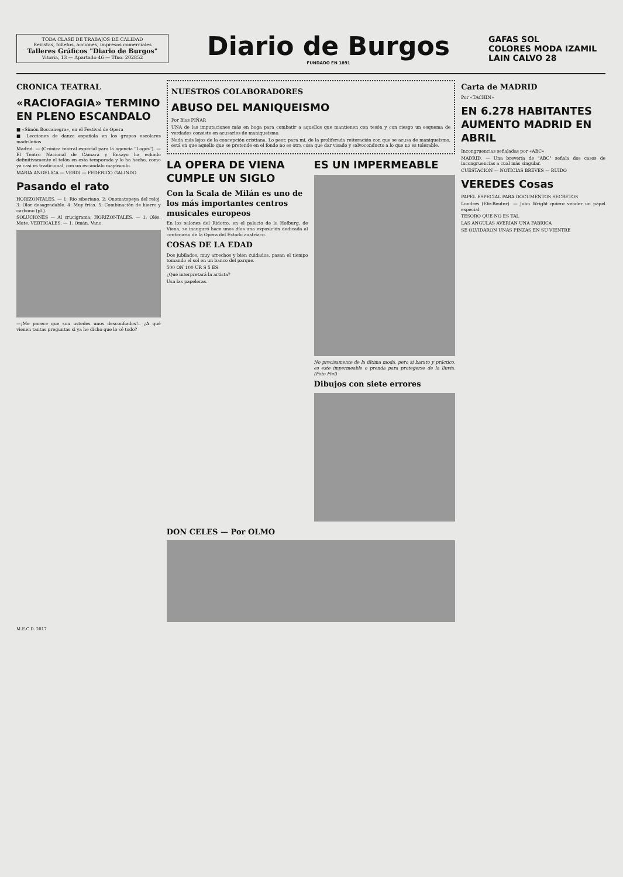TODA CLASE DE TRABAJOS DE CALIDAD
Revistas, folletos, acciones, impresos comerciales
Talleres Gráficos "Diario de Burgos"
Vitoria, 13 — Apartado 46 — Tfno. 202852
Diario de Burgos
FUNDADO EN 1891
GAFAS SOL
COLORES MODA IZAMIL
LAIN CALVO 28
CRONICA TEATRAL
«RACIOFAGIA» TERMINO EN PLENO ESCANDALO
■ «Simón Boccanegra», en el Festival de Opera
■ Lecciones de danza española en los grupos escolares madrileños
Madrid. — (Crónica teatral especial para la agencia "Logos"). — El Teatro Nacional de Cámara y Ensayo ha echado definitivamente el telón en esta temporada y lo ha hecho, como ya casi es tradicional, con un escándalo mayúsculo.
MARIA ANGELICA — VERDI — FEDERICO GALINDO
Pasando el rato
HORIZONTALES. — 1: Río siberiano. 2: Onomatopeya del reloj. 3: Olor desagradable. 4: Muy frías. 5: Combinación de hierro y carbono (pl.).
SOLUCIONES — Al crucigrama: HORIZONTALES. — 1: Olés. Mate. VERTICALES. — 1: Omán. Vano.
—¡Me parece que son ustedes unos desconfiados!.. ¿A qué vienen tantas preguntas si ya he dicho que lo sé todo?
NUESTROS COLABORADORES
ABUSO DEL MANIQUEISMO
Por Blas PIÑAR
UNA de las imputaciones más en boga para combatir a aquellos que mantienen con tesón y con riesgo un esquema de verdades consiste en acusarles de maniqueísmo.
Nada más lejos de la concepción cristiana. Lo peor, para mí, de la proliferada reiteración con que se acusa de maniqueísmo, está en que aquello que se pretende en el fondo no es otra cosa que dar visado y salvoconducto a lo que no es tolerable.
LA OPERA DE VIENA CUMPLE UN SIGLO
Con la Scala de Milán es uno de los más importantes centros musicales europeos
En los salones del Ridotto, en el palacio de la Hofburg, de Viena, se inauguró hace unos días una exposición dedicada al centenario de la Opera del Estado austríaco.
COSAS DE LA EDAD
Dos jubilados, muy arrechos y bien cuidados, pasan el tiempo tomando el sol en un banco del parque.
500 ON 100 UR S 5 ES
¿Qué interpretará la artista?
Usa las papeleras.
ES UN IMPERMEABLE
No precisamente de la última moda, pero sí barato y práctico, es este impermeable o prenda para protegerse de la lluvia. (Foto Fiel)
Dibujos con siete errores
DON CELES — Por OLMO
Carta de MADRID
Por «TACHIN»
EN 6.278 HABITANTES AUMENTO MADRID EN ABRIL
Incongruencias señaladas por «ABC»
MADRID. — Una brevería de "ABC" señala dos casos de incongruencias a cual más singular.
CUESTACION — NOTICIAS BREVES — RUIDO
VEREDES Cosas
PAPEL ESPECIAL PARA DOCUMENTOS SECRETOS
Londres (Efe-Reuter). — John Wright quiere vender un papel especial.
TESORO QUE NO ES TAL
LAS ANGULAS AVERIAN UNA FABRICA
SE OLVIDARON UNAS PINZAS EN SU VIENTRE
M.E.C.D. 2017